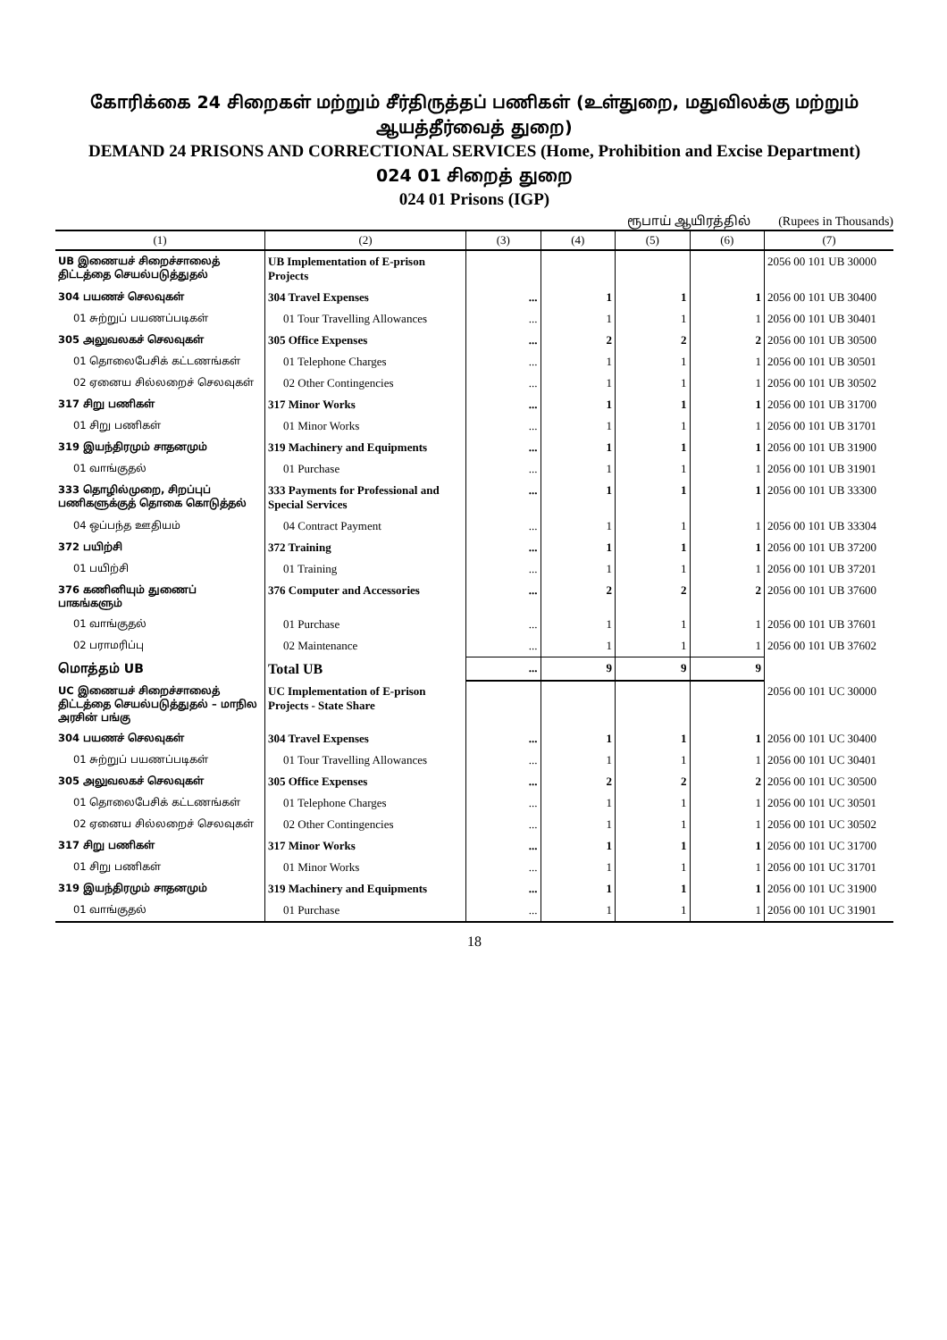கோரிக்கை 24 சிறைகள் மற்றும் சீர்திருத்தப் பணிகள் (உள்துறை, மதுவிலக்கு மற்றும் ஆயத்தீர்வைத் துறை)
DEMAND 24 PRISONS AND CORRECTIONAL SERVICES (Home, Prohibition and Excise Department)
024 01 சிறைத் துறை
024 01 Prisons (IGP)
ரூபாய் ஆயிரத்தில் (Rupees in Thousands)
| (1) | (2) | (3) | (4) | (5) | (6) | (7) |
| --- | --- | --- | --- | --- | --- | --- |
| UB இணையச் சிறைச்சாலைத் திட்டத்தை செயல்படுத்துதல் | UB Implementation of E-prison Projects | | | | | 2056 00 101 UB 30000 |
| 304 பயணச் செலவுகள் | 304 Travel Expenses | ... | 1 | 1 | 1 | 2056 00 101 UB 30400 |
| 01 சுற்றுப் பயணப்படிகள் | 01 Tour Travelling Allowances | ... | 1 | 1 | 1 | 2056 00 101 UB 30401 |
| 305 அலுவலகச் செலவுகள் | 305 Office Expenses | ... | 2 | 2 | 2 | 2056 00 101 UB 30500 |
| 01 தொலைபேசிக் கட்டணங்கள் | 01 Telephone Charges | ... | 1 | 1 | 1 | 2056 00 101 UB 30501 |
| 02 ஏனைய சில்லறைச் செலவுகள் | 02 Other Contingencies | ... | 1 | 1 | 1 | 2056 00 101 UB 30502 |
| 317 சிறு பணிகள் | 317 Minor Works | ... | 1 | 1 | 1 | 2056 00 101 UB 31700 |
| 01 சிறு பணிகள் | 01 Minor Works | ... | 1 | 1 | 1 | 2056 00 101 UB 31701 |
| 319 இயந்திரமும் சாதனமும் | 319 Machinery and Equipments | ... | 1 | 1 | 1 | 2056 00 101 UB 31900 |
| 01 வாங்குதல் | 01 Purchase | ... | 1 | 1 | 1 | 2056 00 101 UB 31901 |
| 333 தொழில்முறை, சிறப்புப் பணிகளுக்குத் தொகை கொடுத்தல் | 333 Payments for Professional and Special Services | ... | 1 | 1 | 1 | 2056 00 101 UB 33300 |
| 04 ஒப்பந்த ஊதியம் | 04 Contract Payment | ... | 1 | 1 | 1 | 2056 00 101 UB 33304 |
| 372 பயிற்சி | 372 Training | ... | 1 | 1 | 1 | 2056 00 101 UB 37200 |
| 01 பயிற்சி | 01 Training | ... | 1 | 1 | 1 | 2056 00 101 UB 37201 |
| 376 கணினியும் துணைப் பாகங்களும் | 376 Computer and Accessories | ... | 2 | 2 | 2 | 2056 00 101 UB 37600 |
| 01 வாங்குதல் | 01 Purchase | ... | 1 | 1 | 1 | 2056 00 101 UB 37601 |
| 02 பராமரிப்பு | 02 Maintenance | ... | 1 | 1 | 1 | 2056 00 101 UB 37602 |
| மொத்தம் UB | Total UB | ... | 9 | 9 | 9 | |
| UC இணையச் சிறைச்சாலைத் திட்டத்தை செயல்படுத்துதல் – மாநில அரசின் பங்கு | UC Implementation of E-prison Projects - State Share | | | | | 2056 00 101 UC 30000 |
| 304 பயணச் செலவுகள் | 304 Travel Expenses | ... | 1 | 1 | 1 | 2056 00 101 UC 30400 |
| 01 சுற்றுப் பயணப்படிகள் | 01 Tour Travelling Allowances | ... | 1 | 1 | 1 | 2056 00 101 UC 30401 |
| 305 அலுவலகச் செலவுகள் | 305 Office Expenses | ... | 2 | 2 | 2 | 2056 00 101 UC 30500 |
| 01 தொலைபேசிக் கட்டணங்கள் | 01 Telephone Charges | ... | 1 | 1 | 1 | 2056 00 101 UC 30501 |
| 02 ஏனைய சில்லறைச் செலவுகள் | 02 Other Contingencies | ... | 1 | 1 | 1 | 2056 00 101 UC 30502 |
| 317 சிறு பணிகள் | 317 Minor Works | ... | 1 | 1 | 1 | 2056 00 101 UC 31700 |
| 01 சிறு பணிகள் | 01 Minor Works | ... | 1 | 1 | 1 | 2056 00 101 UC 31701 |
| 319 இயந்திரமும் சாதனமும் | 319 Machinery and Equipments | ... | 1 | 1 | 1 | 2056 00 101 UC 31900 |
| 01 வாங்குதல் | 01 Purchase | ... | 1 | 1 | 1 | 2056 00 101 UC 31901 |
18